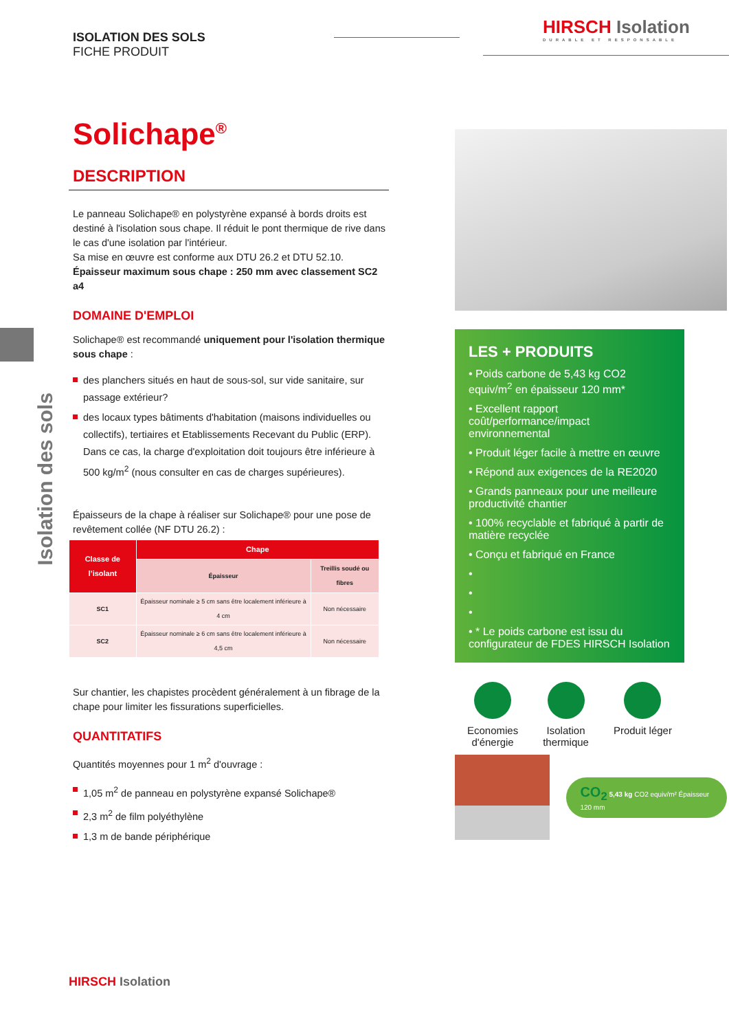HIRSCH Isolation
DURABLE ET RESPONSABLE
Isolation des sols
ISOLATION DES SOLS
FICHE PRODUIT
Solichape<sup>®</sup>
DESCRIPTION
Le panneau Solichape® en polystyrène expansé à bords droits est destiné à l'isolation sous chape. Il réduit le pont thermique de rive dans le cas d'une isolation par l'intérieur.
Sa mise en œuvre est conforme aux DTU 26.2 et DTU 52.10.
Épaisseur maximum sous chape : 250 mm avec classement SC2 a4
DOMAINE D'EMPLOI
Solichape® est recommandé uniquement pour l'isolation thermique sous chape :
des planchers situés en haut de sous-sol, sur vide sanitaire, sur passage extérieur?
des locaux types bâtiments d'habitation (maisons individuelles ou collectifs), tertiaires et Etablissements Recevant du Public (ERP). Dans ce cas, la charge d'exploitation doit toujours être inférieure à 500 kg/m<sup>2</sup> (nous consulter en cas de charges supérieures).
Épaisseurs de la chape à réaliser sur Solichape® pour une pose de revêtement collée (NF DTU 26.2) :
| Classe de l’isolant | Chape | |
| --- | --- | --- |
| | Épaisseur | Treillis soudé ou fibres |
| SC1 | Épaisseur nominale ≥ 5 cm sans être localement inférieure à 4 cm | Non nécessaire |
| SC2 | Épaisseur nominale ≥ 6 cm sans être localement inférieure à 4,5 cm | Non nécessaire |
Sur chantier, les chapistes procèdent généralement à un fibrage de la chape pour limiter les fissurations superficielles.
QUANTITATIFS
Quantités moyennes pour 1 m<sup>2</sup> d'ouvrage :
1,05 m<sup>2</sup> de panneau en polystyrène expansé Solichape®
2,3 m<sup>2</sup> de film polyéthylène
1,3 m de bande périphérique
LES + PRODUITS
• Poids carbone de 5,43 kg CO2 equiv/m<sup>2</sup> en épaisseur 120 mm*
• Excellent rapport coût/performance/impact environnemental
• Produit léger facile à mettre en œuvre
• Répond aux exigences de la RE2020
• Grands panneaux pour une meilleure productivité chantier
• 100% recyclable et fabriqué à partir de matière recyclée
• Conçu et fabriqué en France
•
•
•
• * Le poids carbone est issu du configurateur de FDES HIRSCH Isolation
Economies
d'énergie
Isolation
thermique
Produit léger
CO<sub>2</sub> 5,43 kg CO2 equiv/m² Épaisseur 120 mm
HIRSCH Isolation